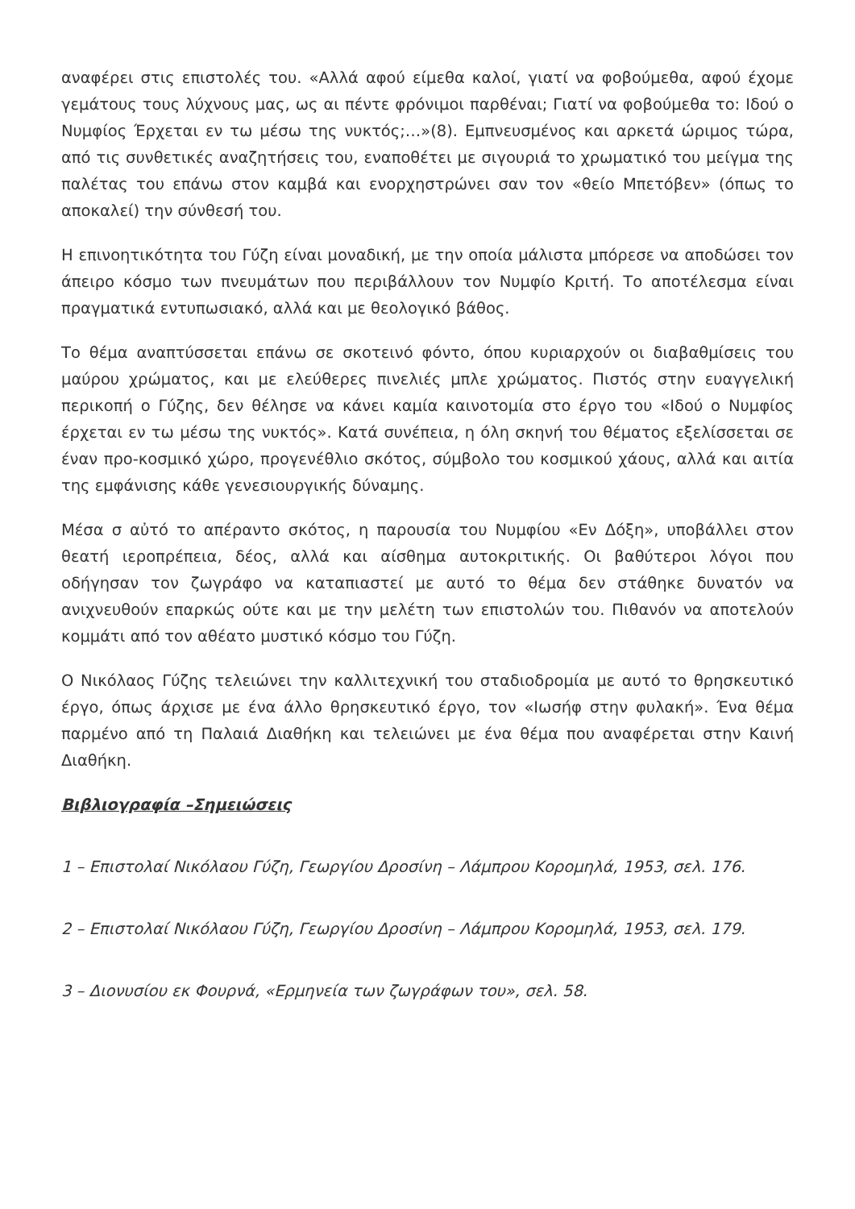αναφέρει στις επιστολές του. «Αλλά αφού είμεθα καλοί, γιατί να φοβούμεθα, αφού έχομε γεμάτους τους λύχνους μας, ως αι πέντε φρόνιμοι παρθέναι; Γιατί να φοβούμεθα το: Ιδού ο Νυμφίος Έρχεται εν τω μέσω της νυκτός;…»(8). Εμπνευσμένος και αρκετά ώριμος τώρα, από τις συνθετικές αναζητήσεις του, εναποθέτει με σιγουριά το χρωματικό του μείγμα της παλέτας του επάνω στον καμβά και ενορχηστρώνει σαν τον «θείο Μπετόβεν» (όπως το αποκαλεί) την σύνθεσή του.
Η επινοητικότητα του Γύζη είναι μοναδική, με την οποία μάλιστα μπόρεσε να αποδώσει τον άπειρο κόσμο των πνευμάτων που περιβάλλουν τον Νυμφίο Κριτή. Το αποτέλεσμα είναι πραγματικά εντυπωσιακό, αλλά και με θεολογικό βάθος.
Το θέμα αναπτύσσεται επάνω σε σκοτεινό φόντο, όπου κυριαρχούν οι διαβαθμίσεις του μαύρου χρώματος, και με ελεύθερες πινελιές μπλε χρώματος. Πιστός στην ευαγγελική περικοπή ο Γύζης, δεν θέλησε να κάνει καμία καινοτομία στο έργο του «Ιδού ο Νυμφίος έρχεται εν τω μέσω της νυκτός». Κατά συνέπεια, η όλη σκηνή του θέματος εξελίσσεται σε έναν προ-κοσμικό χώρο, προγενέθλιο σκότος, σύμβολο του κοσμικού χάους, αλλά και αιτία της εμφάνισης κάθε γενεσιουργικής δύναμης.
Μέσα σ αὐτό το απέραντο σκότος, η παρουσία του Νυμφίου «Εν Δόξη», υποβάλλει στον θεατή ιεροπρέπεια, δέος, αλλά και αίσθημα αυτοκριτικής. Οι βαθύτεροι λόγοι που οδήγησαν τον ζωγράφο να καταπιαστεί με αυτό το θέμα δεν στάθηκε δυνατόν να ανιχνευθούν επαρκώς ούτε και με την μελέτη των επιστολών του. Πιθανόν να αποτελούν κομμάτι από τον αθέατο μυστικό κόσμο του Γύζη.
Ο Νικόλαος Γύζης τελειώνει την καλλιτεχνική του σταδιοδρομία με αυτό το θρησκευτικό έργο, όπως άρχισε με ένα άλλο θρησκευτικό έργο, τον «Ιωσήφ στην φυλακή». Ένα θέμα παρμένο από τη Παλαιά Διαθήκη και τελειώνει με ένα θέμα που αναφέρεται στην Καινή Διαθήκη.
Βιβλιογραφία –Σημειώσεις
1 – Επιστολαί Νικόλαου Γύζη, Γεωργίου Δροσίνη – Λάμπρου Κορομηλά, 1953, σελ. 176.
2 – Επιστολαί Νικόλαου Γύζη, Γεωργίου Δροσίνη – Λάμπρου Κορομηλά, 1953, σελ. 179.
3 – Διονυσίου εκ Φουρνά, «Ερμηνεία των ζωγράφων του», σελ. 58.